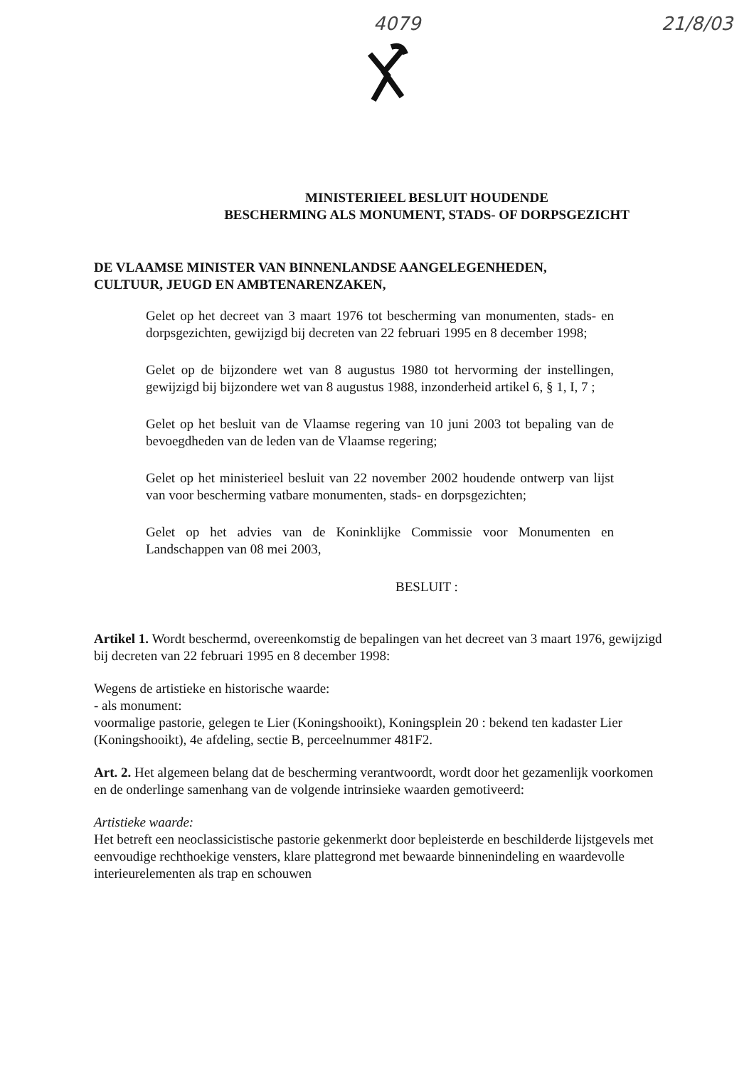4079 21/8/03
MINISTERIEEL BESLUIT HOUDENDE
BESCHERMING ALS MONUMENT, STADS- OF DORPSGEZICHT
DE VLAAMSE MINISTER VAN BINNENLANDSE AANGELEGENHEDEN,
CULTUUR, JEUGD EN AMBTENARENZAKEN,
Gelet op het decreet van 3 maart 1976 tot bescherming van monumenten, stads- en dorpsgezichten, gewijzigd bij decreten van 22 februari 1995 en 8 december 1998;
Gelet op de bijzondere wet van 8 augustus 1980 tot hervorming der instellingen, gewijzigd bij bijzondere wet van 8 augustus 1988, inzonderheid artikel 6, § 1, I, 7 ;
Gelet op het besluit van de Vlaamse regering van 10 juni 2003 tot bepaling van de bevoegdheden van de leden van de Vlaamse regering;
Gelet op het ministerieel besluit van 22 november 2002 houdende ontwerp van lijst van voor bescherming vatbare monumenten, stads- en dorpsgezichten;
Gelet op het advies van de Koninklijke Commissie voor Monumenten en Landschappen van 08 mei 2003,
BESLUIT :
Artikel 1. Wordt beschermd, overeenkomstig de bepalingen van het decreet van 3 maart 1976, gewijzigd bij decreten van 22 februari 1995 en 8 december 1998:
Wegens de artistieke en historische waarde:
- als monument:
voormalige pastorie, gelegen te Lier (Koningshooikt), Koningsplein 20 : bekend ten kadaster Lier (Koningshooikt), 4e afdeling, sectie B, perceelnummer 481F2.
Art. 2. Het algemeen belang dat de bescherming verantwoordt, wordt door het gezamenlijk voorkomen en de onderlinge samenhang van de volgende intrinsieke waarden gemotiveerd:
Artistieke waarde:
Het betreft een neoclassicistische pastorie gekenmerkt door bepleisterde en beschilderde lijstgevels met eenvoudige rechthoekige vensters, klare plattegrond met bewaarde binnenindeling en waardevolle interieurelementen als trap en schouwen